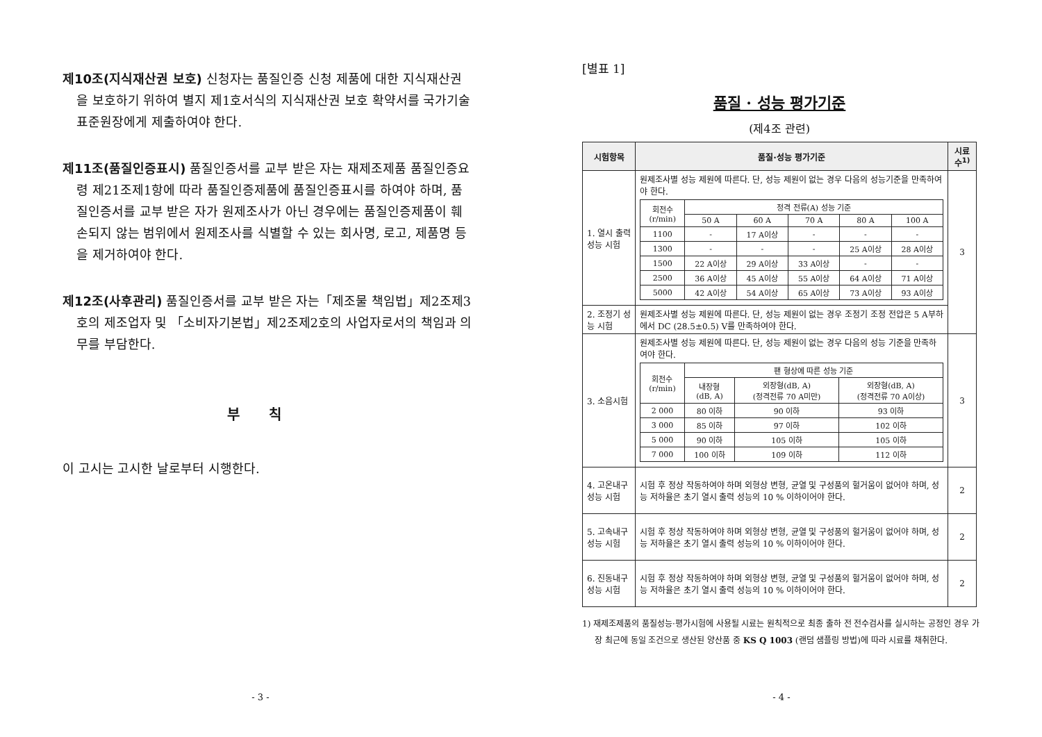제10조(지식재산권 보호) 신청자는 품질인증 신청 제품에 대한 지식재산권을 보호하기 위하여 별지 제1호서식의 지식재산권 보호 확약서를 국가기술표준원장에게 제출하여야 한다.
제11조(품질인증표시) 품질인증서를 교부 받은 자는 재제조제품 품질인증요령 제21조제1항에 따라 품질인증제품에 품질인증표시를 하여야 하며, 품질인증서를 교부 받은 자가 원제조사가 아닌 경우에는 품질인증제품이 훼손되지 않는 범위에서 원제조사를 식별할 수 있는 회사명, 로고, 제품명 등을 제거하여야 한다.
제12조(사후관리) 품질인증서를 교부 받은 자는「제조물 책임법」제2조제3호의 제조업자 및 「소비자기본법」제2조제2호의 사업자로서의 책임과 의무를 부담한다.
부 칙
이 고시는 고시한 날로부터 시행한다.
- 3 -
[별표 1]
품질 · 성능 평가기준
(제4조 관련)
| 시험항목 | 품질·성능 평가기준 | 시료수<sup>1)</sup> |
| --- | --- | --- |
| 1. 열시 출력 성능 시험 | 원제조사별 성능 제원에 따른다. 단, 성능 제원이 없는 경우 다음의 성능기준을 만족하여야 한다. / 회전수 (r/min) / 정격 전류(A) 성능 기준 / / / / / / / 50 A / 60 A / 70 A / 80 A / 100 A / / 1100 / - / 17 A이상 / - / - / - / / 1300 / - / - / - / 25 A이상 / 28 A이상 / / 1500 / 22 A이상 / 29 A이상 / 33 A이상 / - / - / / 2500 / 36 A이상 / 45 A이상 / 55 A이상 / 64 A이상 / 71 A이상 / / 5000 / 42 A이상 / 54 A이상 / 65 A이상 / 73 A이상 / 93 A이상 / | 3 |
| 2. 조정기 성능 시험 | 원제조사별 성능 제원에 따른다. 단, 성능 제원이 없는 경우 조정기 조정 전압은 5 A부하에서 DC (28.5±0.5) V를 만족하여야 한다. | |
| 3. 소음시험 | 원제조사별 성능 제원에 따른다. 단, 성능 제원이 없는 경우 다음의 성능 기준을 만족하여야 한다. / 회전수 (r/min) / 팬 형상에 따른 성능 기준 / / / / / 내장형 (dB, A) / 외장형(dB, A) (정격전류 70 A미만) / 외장형(dB, A) (정격전류 70 A이상) / / 2 000 / 80 이하 / 90 이하 / 93 이하 / / 3 000 / 85 이하 / 97 이하 / 102 이하 / / 5 000 / 90 이하 / 105 이하 / 105 이하 / / 7 000 / 100 이하 / 109 이하 / 112 이하 / | 3 |
| 4. 고온내구 성능 시험 | 시험 후 정상 작동하여야 하며 외형상 변형, 균열 및 구성품의 헐거움이 없어야 하며, 성능 저하율은 초기 열시 출력 성능의 10 % 이하이어야 한다. | 2 |
| 5. 고속내구 성능 시험 | 시험 후 정상 작동하여야 하며 외형상 변형, 균열 및 구성품의 헐거움이 없어야 하며, 성능 저하율은 초기 열시 출력 성능의 10 % 이하이어야 한다. | 2 |
| 6. 진동내구 성능 시험 | 시험 후 정상 작동하여야 하며 외형상 변형, 균열 및 구성품의 헐거움이 없어야 하며, 성능 저하율은 초기 열시 출력 성능의 10 % 이하이어야 한다. | 2 |
1) 재제조제품의 품질성능·평가시험에 사용될 시료는 원칙적으로 최종 출하 전 전수검사를 실시하는 공정인 경우 가장 최근에 동일 조건으로 생산된 양산품 중 KS Q 1003 (랜덤 샘플링 방법)에 따라 시료를 채취한다.
- 4 -